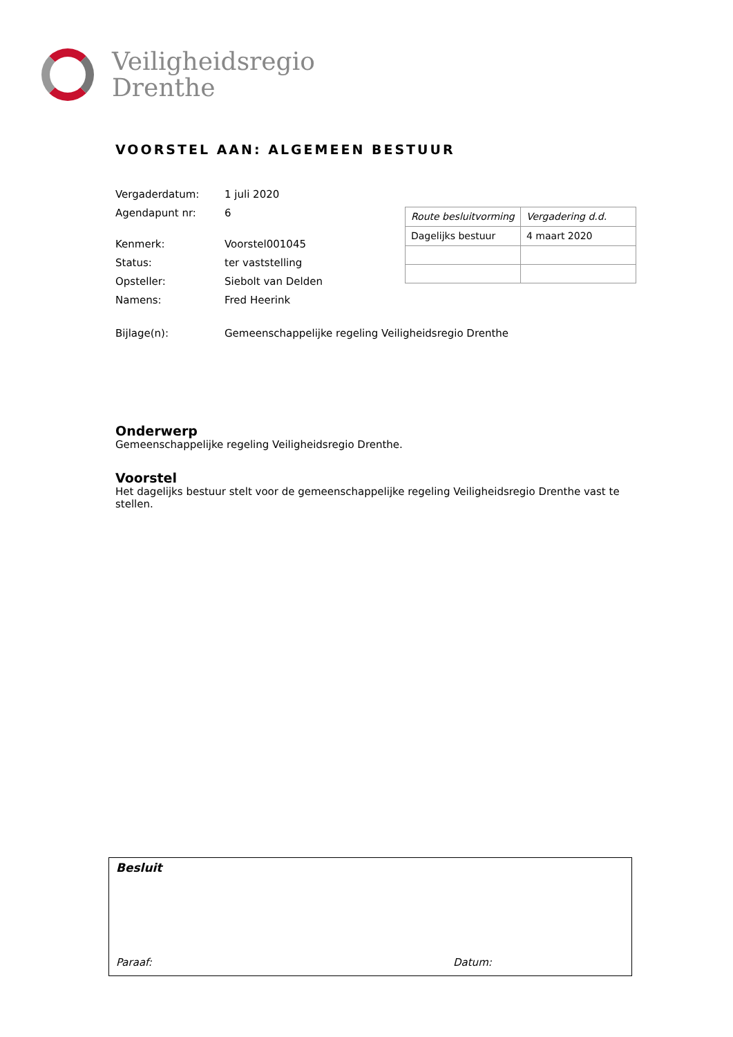Veiligheidsregio
Drenthe
VOORSTEL AAN: ALGEMEEN BESTUUR
| Vergaderdatum: | 1 juli 2020 |
| Agendapunt nr: | 6 |
| Kenmerk: | Voorstel001045 |
| Status: | ter vaststelling |
| Opsteller: | Siebolt van Delden |
| Namens: | Fred Heerink |
| Bijlage(n): | Gemeenschappelijke regeling Veiligheidsregio Drenthe |
| Route besluitvorming | Vergadering d.d. |
| Dagelijks bestuur | 4 maart 2020 |
Onderwerp
Gemeenschappelijke regeling Veiligheidsregio Drenthe.
Voorstel
Het dagelijks bestuur stelt voor de gemeenschappelijke regeling Veiligheidsregio Drenthe vast te stellen.
Besluit
Paraaf: Datum: